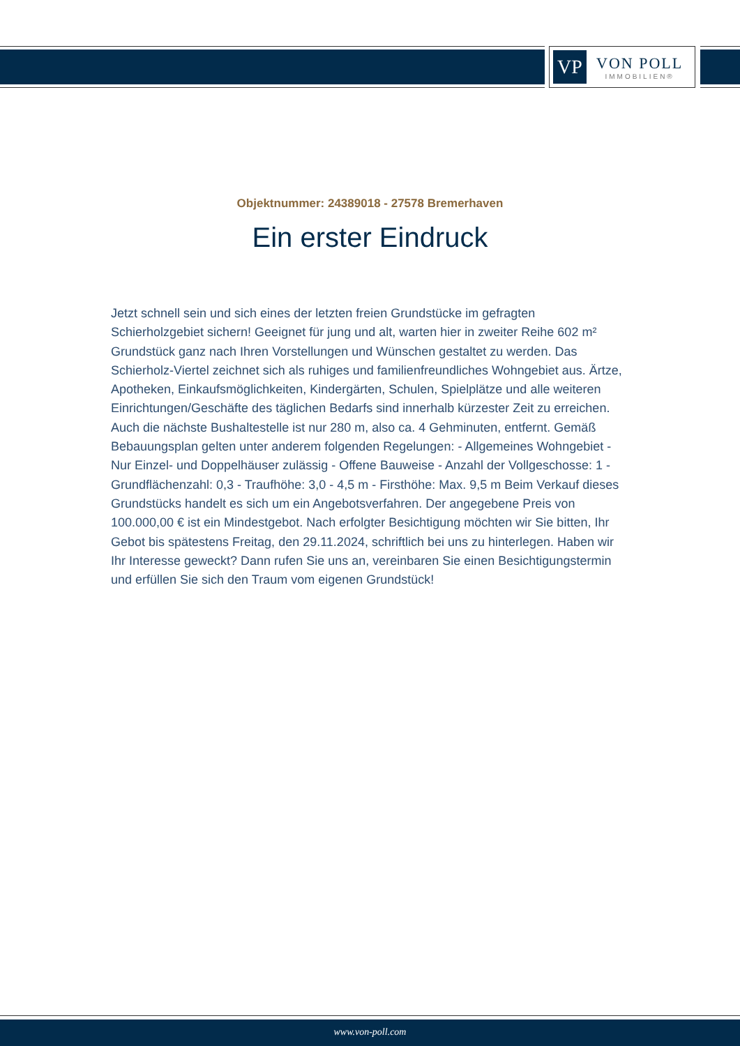VP
VON POLL
IMMOBILIEN®
Objektnummer: 24389018 - 27578 Bremerhaven
Ein erster Eindruck
Jetzt schnell sein und sich eines der letzten freien Grundstücke im gefragten Schierholzgebiet sichern! Geeignet für jung und alt, warten hier in zweiter Reihe 602 m² Grundstück ganz nach Ihren Vorstellungen und Wünschen gestaltet zu werden. Das Schierholz-Viertel zeichnet sich als ruhiges und familienfreundliches Wohngebiet aus. Ärtze, Apotheken, Einkaufsmöglichkeiten, Kindergärten, Schulen, Spielplätze und alle weiteren Einrichtungen/Geschäfte des täglichen Bedarfs sind innerhalb kürzester Zeit zu erreichen. Auch die nächste Bushaltestelle ist nur 280 m, also ca. 4 Gehminuten, entfernt. Gemäß Bebauungsplan gelten unter anderem folgenden Regelungen: - Allgemeines Wohngebiet - Nur Einzel- und Doppelhäuser zulässig - Offene Bauweise - Anzahl der Vollgeschosse: 1 - Grundflächenzahl: 0,3 - Traufhöhe: 3,0 - 4,5 m - Firsthöhe: Max. 9,5 m Beim Verkauf dieses Grundstücks handelt es sich um ein Angebotsverfahren. Der angegebene Preis von 100.000,00 € ist ein Mindestgebot. Nach erfolgter Besichtigung möchten wir Sie bitten, Ihr Gebot bis spätestens Freitag, den 29.11.2024, schriftlich bei uns zu hinterlegen. Haben wir Ihr Interesse geweckt? Dann rufen Sie uns an, vereinbaren Sie einen Besichtigungstermin und erfüllen Sie sich den Traum vom eigenen Grundstück!
www.von-poll.com